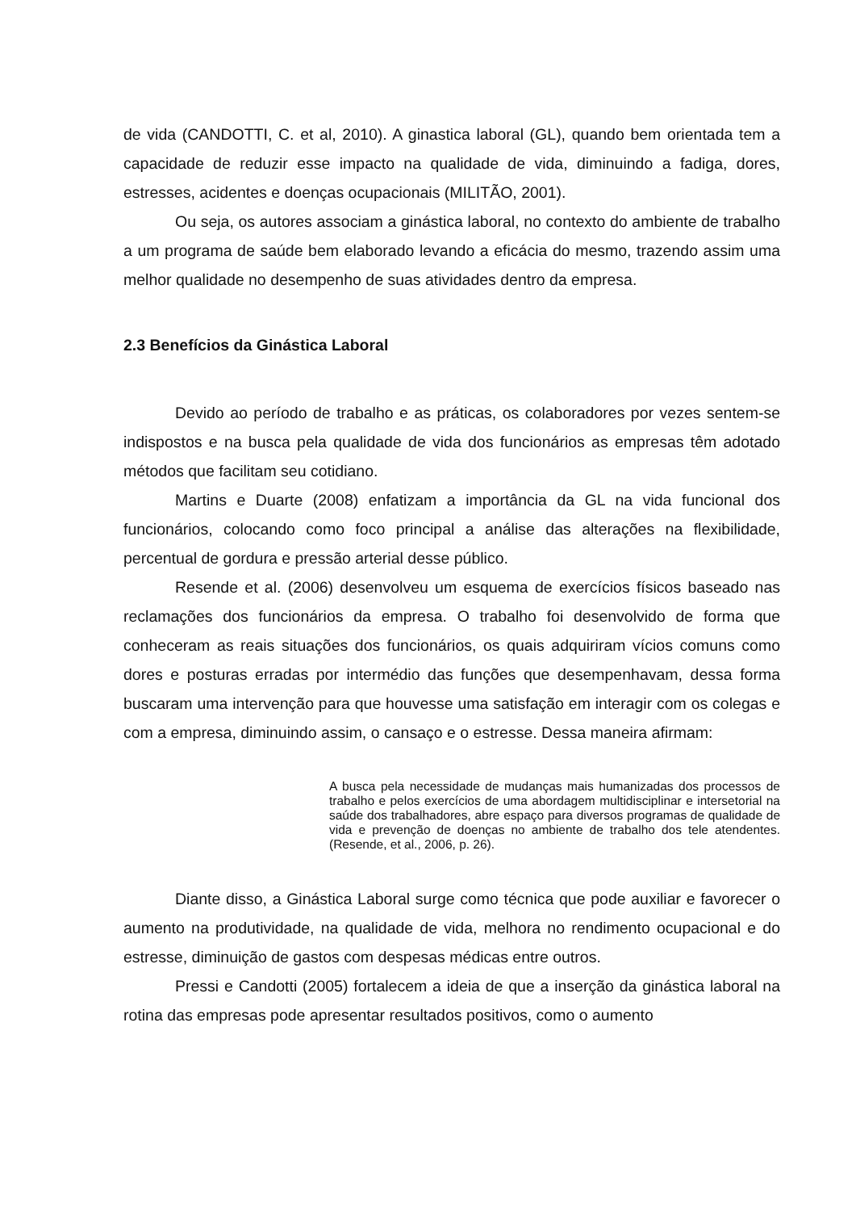de vida (CANDOTTI, C. et al, 2010). A ginastica laboral (GL), quando bem orientada tem a capacidade de reduzir esse impacto na qualidade de vida, diminuindo a fadiga, dores, estresses, acidentes e doenças ocupacionais (MILITÃO, 2001).
Ou seja, os autores associam a ginástica laboral, no contexto do ambiente de trabalho a um programa de saúde bem elaborado levando a eficácia do mesmo, trazendo assim uma melhor qualidade no desempenho de suas atividades dentro da empresa.
2.3 Benefícios da Ginástica Laboral
Devido ao período de trabalho e as práticas, os colaboradores por vezes sentem-se indispostos e na busca pela qualidade de vida dos funcionários as empresas têm adotado métodos que facilitam seu cotidiano.
Martins e Duarte (2008) enfatizam a importância da GL na vida funcional dos funcionários, colocando como foco principal a análise das alterações na flexibilidade, percentual de gordura e pressão arterial desse público.
Resende et al. (2006) desenvolveu um esquema de exercícios físicos baseado nas reclamações dos funcionários da empresa. O trabalho foi desenvolvido de forma que conheceram as reais situações dos funcionários, os quais adquiriram vícios comuns como dores e posturas erradas por intermédio das funções que desempenhavam, dessa forma buscaram uma intervenção para que houvesse uma satisfação em interagir com os colegas e com a empresa, diminuindo assim, o cansaço e o estresse. Dessa maneira afirmam:
A busca pela necessidade de mudanças mais humanizadas dos processos de trabalho e pelos exercícios de uma abordagem multidisciplinar e intersetorial na saúde dos trabalhadores, abre espaço para diversos programas de qualidade de vida e prevenção de doenças no ambiente de trabalho dos tele atendentes. (Resende, et al., 2006, p. 26).
Diante disso, a Ginástica Laboral surge como técnica que pode auxiliar e favorecer o aumento na produtividade, na qualidade de vida, melhora no rendimento ocupacional e do estresse, diminuição de gastos com despesas médicas entre outros.
Pressi e Candotti (2005) fortalecem a ideia de que a inserção da ginástica laboral na rotina das empresas pode apresentar resultados positivos, como o aumento